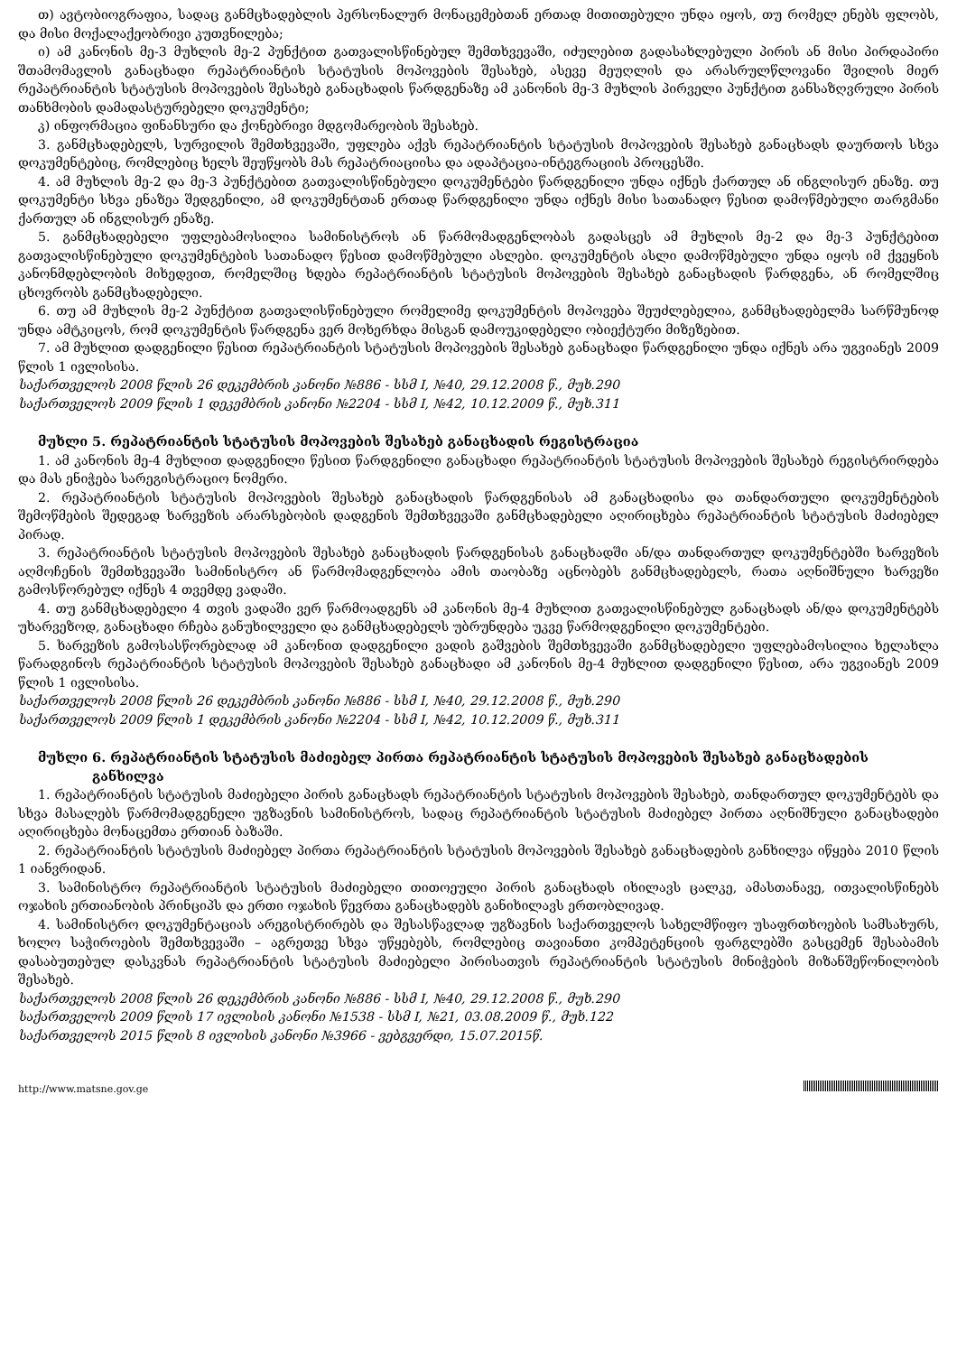თ) ავტობიოგრაფია, სადაც განმცხადებლის პერსონალურ მონაცემებთან ერთად მითითებული უნდა იყოს, თუ რომელ ენებს ფლობს, და მისი მოქალაქეობრივი კუთვნილება;
ი) ამ კანონის მე-3 მუხლის მე-2 პუნქტით გათვალისწინებულ შემთხვევაში, იძულებით გადასახლებული პირის ან მისი პირდაპირი შთამომავლის განაცხადი რეპატრიანტის სტატუსის მოპოვების შესახებ, ასევე მეუღლის და არასრულწლოვანი შვილის მიერ რეპატრიანტის სტატუსის მოპოვების შესახებ განაცხადის წარდგენაზე ამ კანონის მე-3 მუხლის პირველი პუნქტით განსაზღვრული პირის თანხმობის დამადასტურებელი დოკუმენტი;
კ) ინფორმაცია ფინანსური და ქონებრივი მდგომარეობის შესახებ.
3. განმცხადებელს, სურვილის შემთხვევაში, უფლება აქვს რეპატრიანტის სტატუსის მოპოვების შესახებ განაცხადს დაურთოს სხვა დოკუმენტებიც, რომლებიც ხელს შეუწყობს მას რეპატრიაციისა და ადაპტაცია-ინტეგრაციის პროცესში.
4. ამ მუხლის მე-2 და მე-3 პუნქტებით გათვალისწინებული დოკუმენტები წარდგენილი უნდა იქნეს ქართულ ან ინგლისურ ენაზე. თუ დოკუმენტი სხვა ენაზეა შედგენილი, ამ დოკუმენტთან ერთად წარდგენილი უნდა იქნეს მისი სათანადო წესით დამოწმებული თარგმანი ქართულ ან ინგლისურ ენაზე.
5. განმცხადებელი უფლებამოსილია სამინისტროს ან წარმომადგენლობას გადასცეს ამ მუხლის მე-2 და მე-3 პუნქტებით გათვალისწინებული დოკუმენტების სათანადო წესით დამოწმებული ასლები. დოკუმენტის ასლი დამოწმებული უნდა იყოს იმ ქვეყნის კანონმდებლობის მიხედვით, რომელშიც ხდება რეპატრიანტის სტატუსის მოპოვების შესახებ განაცხადის წარდგენა, ან რომელშიც ცხოვრობს განმცხადებელი.
6. თუ ამ მუხლის მე-2 პუნქტით გათვალისწინებული რომელიმე დოკუმენტის მოპოვება შეუძლებელია, განმცხადებელმა სარწმუნოდ უნდა ამტკიცოს, რომ დოკუმენტის წარდგენა ვერ მოხერხდა მისგან დამოუკიდებელი ობიექტური მიზეზებით.
7. ამ მუხლით დადგენილი წესით რეპატრიანტის სტატუსის მოპოვების შესახებ განაცხადი წარდგენილი უნდა იქნეს არა უგვიანეს 2009 წლის 1 ივლისისა.
საქართველოს 2008 წლის 26 დეკემბრის კანონი №886 - სსმ I, №40, 29.12.2008 წ., მუხ.290
საქართველოს 2009 წლის 1 დეკემბრის კანონი №2204 - სსმ I, №42, 10.12.2009 წ., მუხ.311
მუხლი 5. რეპატრიანტის სტატუსის მოპოვების შესახებ განაცხადის რეგისტრაცია
1. ამ კანონის მე-4 მუხლით დადგენილი წესით წარდგენილი განაცხადი რეპატრიანტის სტატუსის მოპოვების შესახებ რეგისტრირდება და მას ენიჭება სარეგისტრაციო ნომერი.
2. რეპატრიანტის სტატუსის მოპოვების შესახებ განაცხადის წარდგენისას ამ განაცხადისა და თანდართული დოკუმენტების შემოწმების შედეგად ხარვეზის არარსებობის დადგენის შემთხვევაში განმცხადებელი აღირიცხება რეპატრიანტის სტატუსის მაძიებელ პირად.
3. რეპატრიანტის სტატუსის მოპოვების შესახებ განაცხადის წარდგენისას განაცხადში ან/და თანდართულ დოკუმენტებში ხარვეზის აღმოჩენის შემთხვევაში სამინისტრო ან წარმომადგენლობა ამის თაობაზე აცნობებს განმცხადებელს, რათა აღნიშნული ხარვეზი გამოსწორებულ იქნეს 4 თვემდე ვადაში.
4. თუ განმცხადებელი 4 თვის ვადაში ვერ წარმოადგენს ამ კანონის მე-4 მუხლით გათვალისწინებულ განაცხადს ან/და დოკუმენტებს უხარვეზოდ, განაცხადი რჩება განუხილველი და განმცხადებელს უბრუნდება უკვე წარმოდგენილი დოკუმენტები.
5. ხარვეზის გამოსასწორებლად ამ კანონით დადგენილი ვადის გაშვების შემთხვევაში განმცხადებელი უფლებამოსილია ხელახლა წარადგინოს რეპატრიანტის სტატუსის მოპოვების შესახებ განაცხადი ამ კანონის მე-4 მუხლით დადგენილი წესით, არა უგვიანეს 2009 წლის 1 ივლისისა.
საქართველოს 2008 წლის 26 დეკემბრის კანონი №886 - სსმ I, №40, 29.12.2008 წ., მუხ.290
საქართველოს 2009 წლის 1 დეკემბრის კანონი №2204 - სსმ I, №42, 10.12.2009 წ., მუხ.311
მუხლი 6. რეპატრიანტის სტატუსის მაძიებელ პირთა რეპატრიანტის სტატუსის მოპოვების შესახებ განაცხადების განხილვა
1. რეპატრიანტის სტატუსის მაძიებელი პირის განაცხადს რეპატრიანტის სტატუსის მოპოვების შესახებ, თანდართულ დოკუმენტებს და სხვა მასალებს წარმომადგენელი უგზავნის სამინისტროს, სადაც რეპატრიანტის სტატუსის მაძიებელ პირთა აღნიშნული განაცხადები აღირიცხება მონაცემთა ერთიან ბაზაში.
2. რეპატრიანტის სტატუსის მაძიებელ პირთა რეპატრიანტის სტატუსის მოპოვების შესახებ განაცხადების განხილვა იწყება 2010 წლის 1 იანვრიდან.
3. სამინისტრო რეპატრიანტის სტატუსის მაძიებელი თითოეული პირის განაცხადს იხილავს ცალკე, ამასთანავე, ითვალისწინებს ოჯახის ერთიანობის პრინციპს და ერთი ოჯახის წევრთა განაცხადებს განიხილავს ერთობლივად.
4. სამინისტრო დოკუმენტაციას არეგისტრირებს და შესასწავლად უგზავნის საქართველოს სახელმწიფო უსაფრთხოების სამსახურს, ხოლო საჭიროების შემთხვევაში – აგრეთვე სხვა უწყებებს, რომლებიც თავიანთი კომპეტენციის ფარგლებში გასცემენ შესაბამის დასაბუთებულ დასკვნას რეპატრიანტის სტატუსის მაძიებელი პირისათვის რეპატრიანტის სტატუსის მინიჭების მიზანშეწონილობის შესახებ.
საქართველოს 2008 წლის 26 დეკემბრის კანონი №886 - სსმ I, №40, 29.12.2008 წ., მუხ.290
საქართველოს 2009 წლის 17 ივლისის კანონი №1538 - სსმ I, №21, 03.08.2009 წ., მუხ.122
საქართველოს 2015 წლის 8 ივლისის კანონი №3966 - ვებგვერდი, 15.07.2015წ.
http://www.matsne.gov.ge